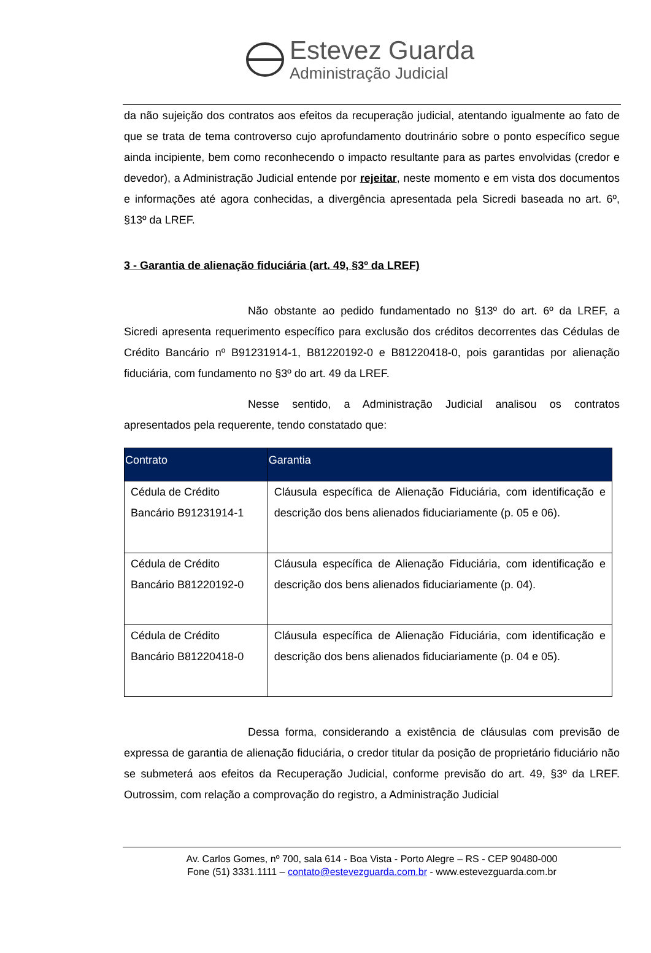Estevez Guarda
Administração Judicial
da não sujeição dos contratos aos efeitos da recuperação judicial, atentando igualmente ao fato de que se trata de tema controverso cujo aprofundamento doutrinário sobre o ponto específico segue ainda incipiente, bem como reconhecendo o impacto resultante para as partes envolvidas (credor e devedor), a Administração Judicial entende por rejeitar, neste momento e em vista dos documentos e informações até agora conhecidas, a divergência apresentada pela Sicredi baseada no art. 6º, §13º da LREF.
3 - Garantia de alienação fiduciária (art. 49, §3º da LREF)
Não obstante ao pedido fundamentado no §13º do art. 6º da LREF, a Sicredi apresenta requerimento específico para exclusão dos créditos decorrentes das Cédulas de Crédito Bancário nº B91231914-1, B81220192-0 e B81220418-0, pois garantidas por alienação fiduciária, com fundamento no §3º do art. 49 da LREF.
Nesse sentido, a Administração Judicial analisou os contratos apresentados pela requerente, tendo constatado que:
| Contrato | Garantia |
| --- | --- |
| Cédula de Crédito Bancário B91231914-1 | Cláusula específica de Alienação Fiduciária, com identificação e descrição dos bens alienados fiduciariamente (p. 05 e 06). |
| Cédula de Crédito Bancário B81220192-0 | Cláusula específica de Alienação Fiduciária, com identificação e descrição dos bens alienados fiduciariamente (p. 04). |
| Cédula de Crédito Bancário B81220418-0 | Cláusula específica de Alienação Fiduciária, com identificação e descrição dos bens alienados fiduciariamente (p. 04 e 05). |
Dessa forma, considerando a existência de cláusulas com previsão de expressa de garantia de alienação fiduciária, o credor titular da posição de proprietário fiduciário não se submeterá aos efeitos da Recuperação Judicial, conforme previsão do art. 49, §3º da LREF. Outrossim, com relação a comprovação do registro, a Administração Judicial
Av. Carlos Gomes, nº 700, sala 614 - Boa Vista - Porto Alegre – RS - CEP 90480-000
Fone (51) 3331.1111 – contato@estevezguarda.com.br - www.estevezguarda.com.br